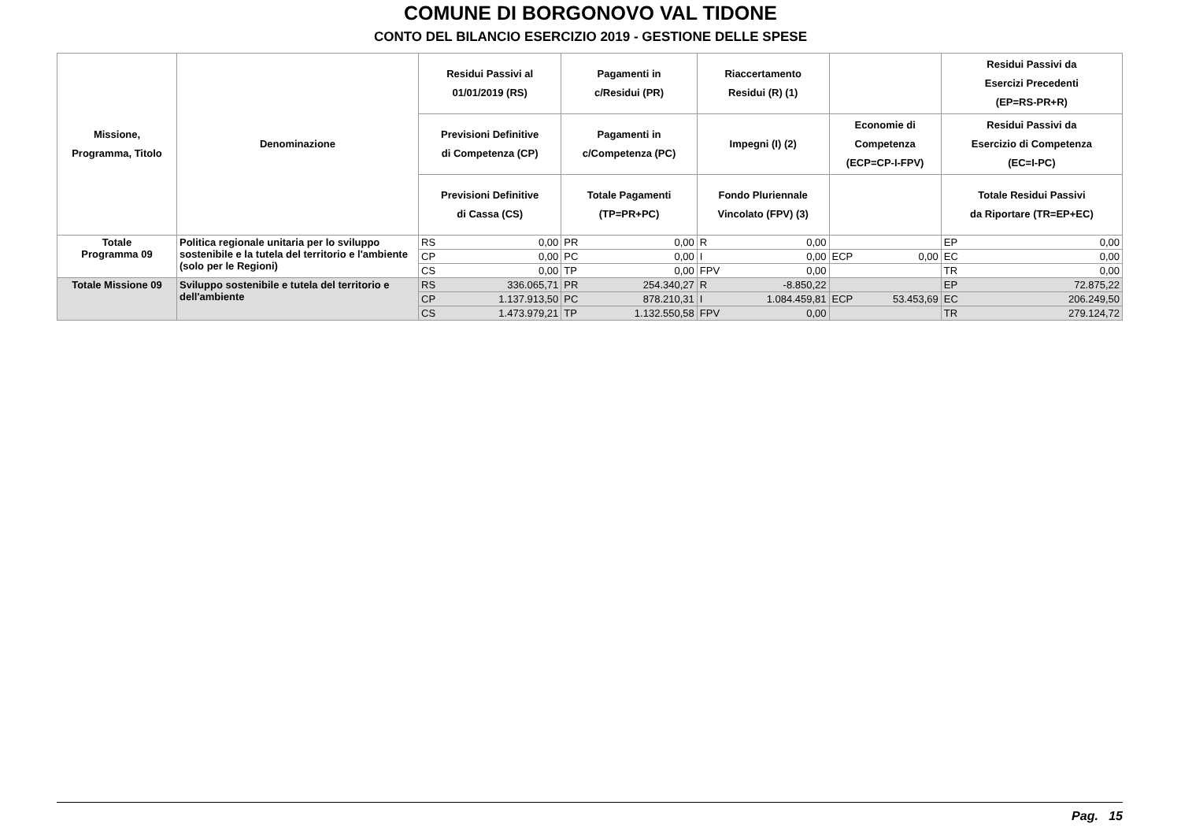COMUNE DI BORGONOVO VAL TIDONE
CONTO DEL BILANCIO ESERCIZIO 2019 - GESTIONE DELLE SPESE
| Missione, Programma, Titolo | Denominazione | Residui Passivi al 01/01/2019 (RS) | | Pagamenti in c/Residui (PR) | | Riaccertamento Residui (R) (1) | | | | Residui Passivi da Esercizi Precedenti (EP=RS-PR+R) | |
| --- | --- | --- | --- | --- | --- | --- | --- | --- | --- | --- | --- |
| | | Previsioni Definitive di Competenza (CP) | | Pagamenti in c/Competenza (PC) | | Impegni (I) (2) | | Economie di Competenza (ECP=CP-I-FPV) | | Residui Passivi da Esercizio di Competenza (EC=I-PC) | |
| | | Previsioni Definitive di Cassa (CS) | | Totale Pagamenti (TP=PR+PC) | | Fondo Pluriennale Vincolato (FPV) (3) | | | | Totale Residui Passivi da Riportare (TR=EP+EC) | |
| Totale Programma 09 | Politica regionale unitaria per lo sviluppo sostenibile e la tutela del territorio e l'ambiente (solo per le Regioni) | RS | 0,00 | PR | 0,00 | R | 0,00 | | | EP | 0,00 |
| | | CP | 0,00 | PC | 0,00 | I | 0,00 | ECP | 0,00 | EC | 0,00 |
| | | CS | 0,00 | TP | 0,00 | FPV | 0,00 | | | TR | 0,00 |
| Totale Missione 09 | Sviluppo sostenibile e tutela del territorio e dell'ambiente | RS | 336.065,71 | PR | 254.340,27 | R | -8.850,22 | | | EP | 72.875,22 |
| | | CP | 1.137.913,50 | PC | 878.210,31 | I | 1.084.459,81 | ECP | 53.453,69 | EC | 206.249,50 |
| | | CS | 1.473.979,21 | TP | 1.132.550,58 | FPV | 0,00 | | | TR | 279.124,72 |
Pag. 15